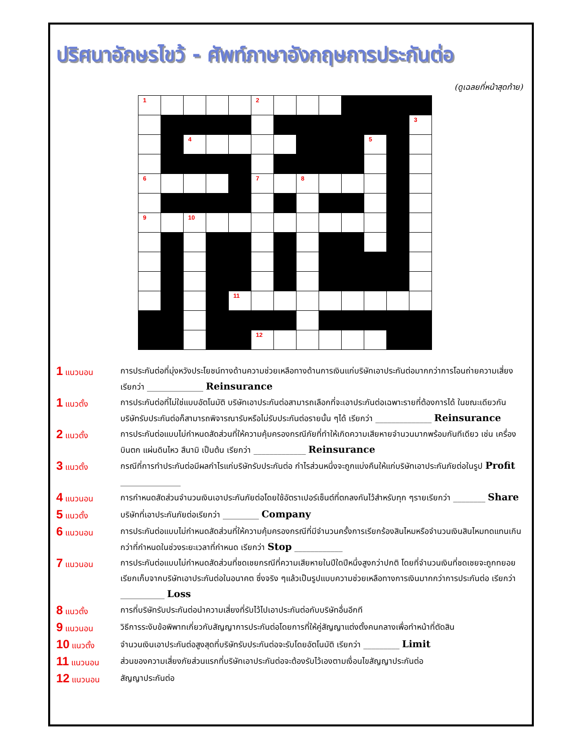ปริศนาอักษรไขว้ - ศัพท์ภาษาอังกฤษการประกันต่อ
(ดูเฉลยที่หน้าสุดท้าย)
| 1 | | | | | 2 | | | | | | | |
| | | | | | | | | | | | | 3 |
| | | 4 | | | | | | | | 5 | | |
| 6 | | | | | 7 | | 8 | | | | | |
| 9 | | 10 | | | | | | | | | | |
| | | | | 11 | | | | | | | | |
| | | | | | 12 | | | | | | | |
1 แนวนอน
การประกันต่อที่มุ่งหวังประโยชน์ทางด้านความช่วยเหลือทางด้านการเงินแก่บริษัทเอาประกันต่อมากกว่าการโอนถ่ายความเสี่ยง เรียกว่า ______________ Reinsurance
1 แนวตั้ง
การประกันต่อที่ไม่ใช่แบบอัตโนมัติ บริษัทเอาประกันต่อสามารถเลือกที่จะเอาประกันต่อเฉพาะรายที่ต้องการได้ ในขณะเดียวกันบริษัทรับประกันต่อก็สามารถพิจารณารับหรือไม่รับประกันต่อรายนั้น ๆได้ เรียกว่า ______________ Reinsurance
2 แนวตั้ง
การประกันต่อแบบไม่กำหนดสัดส่วนที่ให้ความคุ้มครองกรณีภัยที่ทำให้เกิดความเสียหายจำนวนมากพร้อมกันทีเดียว เช่น เครื่องบินตก แผ่นดินไหว สึนามิ เป็นต้น เรียกว่า _____________ Reinsurance
3 แนวตั้ง
กรณีที่การทำประกันต่อมีผลกำไรแก่บริษัทรับประกันต่อ กำไรส่วนหนึ่งจะถูกแบ่งคืนให้แก่บริษัทเอาประกันภัยต่อในรูป Profit _______________
4 แนวนอน
การกำหนดสัดส่วนจำนวนเงินเอาประกันภัยต่อโดยใช้อัตราเปอร์เซ็นต์ที่ตกลงกันไว้สำหรับทุก ๆรายเรียกว่า ________ Share
5 แนวตั้ง
บริษัทที่เอาประกันภัยต่อเรียกว่า _________ Company
6 แนวนอน
การประกันต่อแบบไม่กำหนดสัดส่วนที่ให้ความคุ้มครองกรณีที่มีจำนวนครั้งการเรียกร้องสินไหมหรือจำนวนเงินสินไหมทดแทนเกินกว่าที่กำหนดในช่วงระยะเวลาที่กำหนด เรียกว่า Stop ____________
7 แนวนอน
การประกันต่อแบบไม่กำหนดสัดส่วนที่ชดเชยกรณีที่ความเสียหายในปีใดปีหนึ่งสูงกว่าปกติ โดยที่จำนวนเงินที่ชดเชยจะถูกทยอยเรียกเก็บจากบริษัทเอาประกันต่อในอนาคต ซึ่งจริง ๆแล้วเป็นรูปแบบความช่วยเหลือทางการเงินมากกว่าการประกันต่อ เรียกว่า ___________ Loss
8 แนวตั้ง
การที่บริษัทรับประกันต่อนำความเสี่ยงที่รับไว้ไปเอาประกันต่อกับบริษัทอื่นอีกที
9 แนวนอน
วิธีการระงับข้อพิพาทเกี่ยวกับสัญญาการประกันต่อโดยการที่ให้คู่สัญญาแต่งตั้งคนกลางเพื่อทำหน้าที่ตัดสิน
10 แนวตั้ง
จำนวนเงินเอาประกันต่อสูงสุดที่บริษัทรับประกันต่อจะรับโดยอัตโนมัติ เรียกว่า _________ Limit
11 แนวนอน
ส่วนของความเสี่ยงภัยส่วนแรกที่บริษัทเอาประกันต่อจะต้องรับไว้เองตามเงื่อนไขสัญญาประกันต่อ
12 แนวนอน
สัญญาประกันต่อ